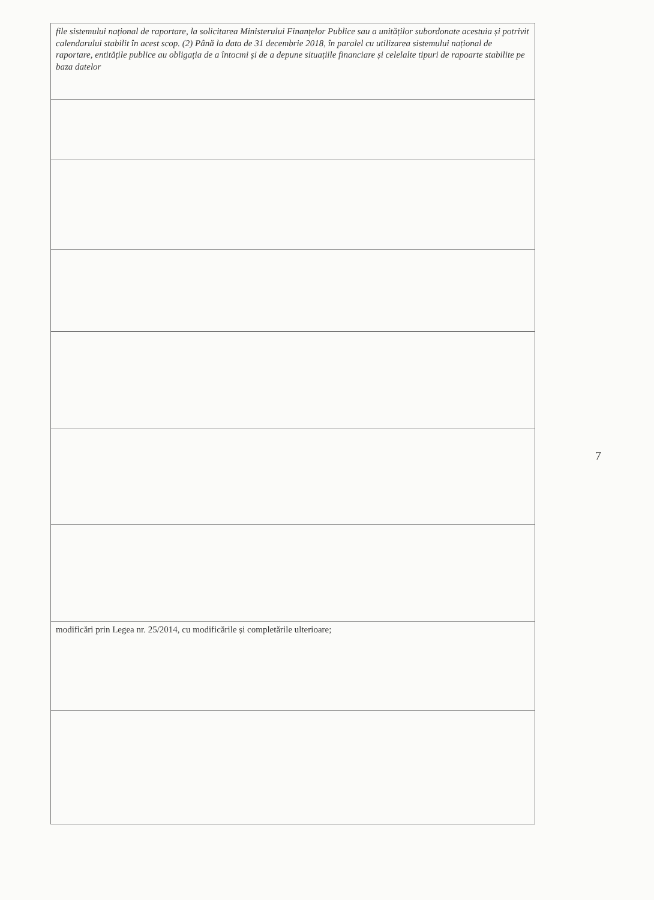| file sistemului național de raportare, la solicitarea Ministerului Finanțelor Publice sau a unităților subordonate acestuia și potrivit calendarului stabilit în acest scop. (2) Până la data de 31 decembrie 2018, în paralel cu utilizarea sistemului național de raportare, entitățile publice au obligația de a întocmi și de a depune situațiile financiare și celelalte tipuri de rapoarte stabilite pe baza datelor |
| modificări prin Legea nr. 25/2014, cu modificările și completările ulterioare; |
7